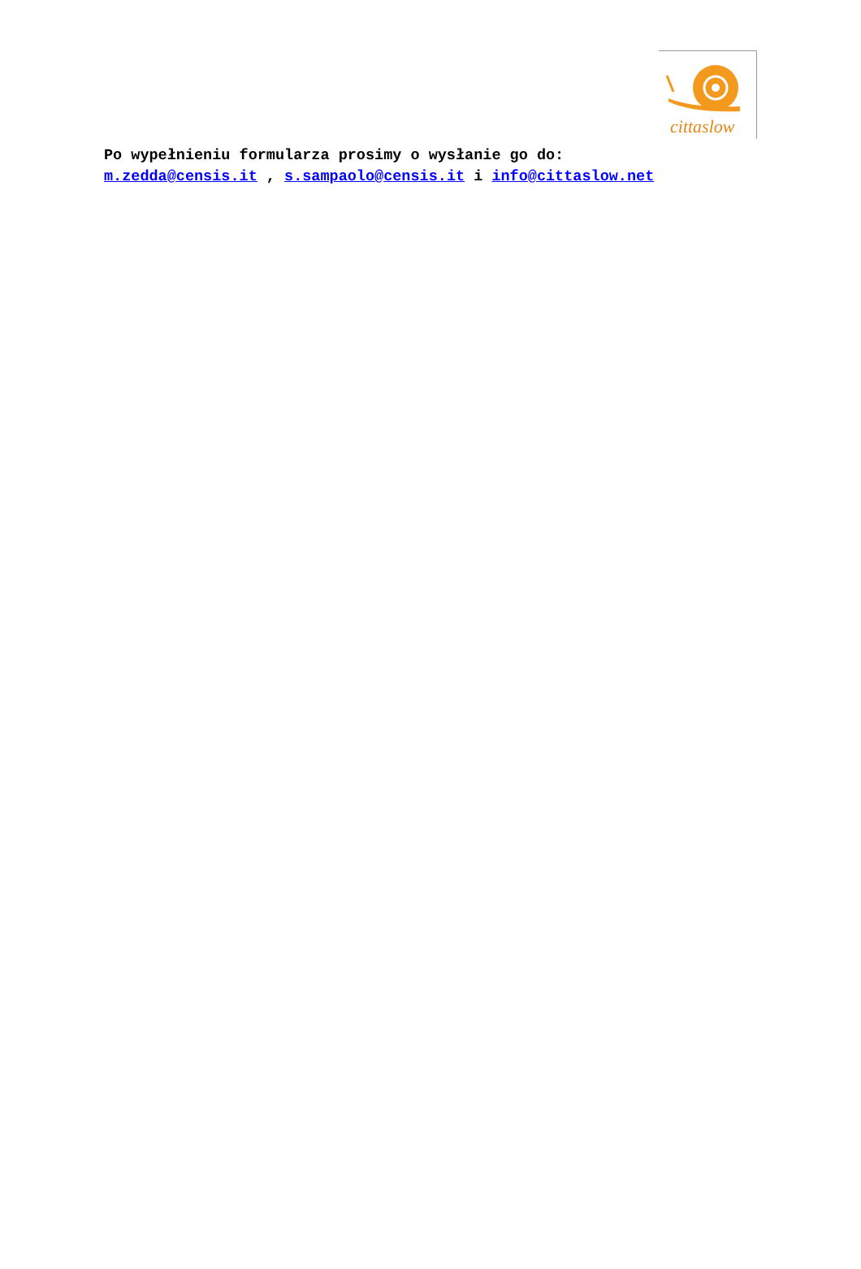cittaslow
Po wypełnieniu formularza prosimy o wysłanie go do:
m.zedda@censis.it , s.sampaolo@censis.it i info@cittaslow.net